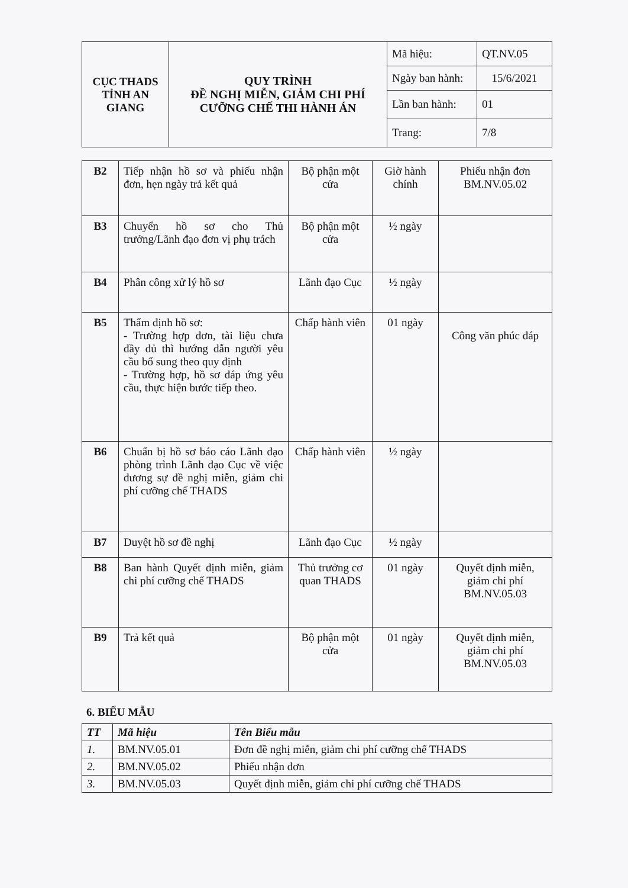| CỤC THADS TỈNH AN GIANG | QUY TRÌNH ĐỀ NGHỊ MIỄN, GIẢM CHI PHÍ CƯỠNG CHẾ THI HÀNH ÁN | Mã hiệu: | QT.NV.05 |
| | | Ngày ban hành: | 15/6/2021 |
| | | Lần ban hành: | 01 |
| | | Trang: | 7/8 |
| B2 | Tiếp nhận hồ sơ và phiếu nhận đơn, hẹn ngày trả kết quả | Bộ phận một cửa | Giờ hành chính | Phiếu nhận đơn BM.NV.05.02 |
| B3 | Chuyển hồ sơ cho Thủ trưởng/Lãnh đạo đơn vị phụ trách | Bộ phận một cửa | ½ ngày | |
| B4 | Phân công xử lý hồ sơ | Lãnh đạo Cục | ½ ngày | |
| B5 | Thẩm định hồ sơ: - Trường hợp đơn, tài liệu chưa đầy đủ thì hướng dẫn người yêu cầu bổ sung theo quy định - Trường hợp, hồ sơ đáp ứng yêu cầu, thực hiện bước tiếp theo. | Chấp hành viên | 01 ngày | Công văn phúc đáp |
| B6 | Chuẩn bị hồ sơ báo cáo Lãnh đạo phòng trình Lãnh đạo Cục về việc đương sự đề nghị miễn, giảm chi phí cưỡng chế THADS | Chấp hành viên | ½ ngày | |
| B7 | Duyệt hồ sơ đề nghị | Lãnh đạo Cục | ½ ngày | |
| B8 | Ban hành Quyết định miễn, giảm chi phí cưỡng chế THADS | Thủ trưởng cơ quan THADS | 01 ngày | Quyết định miễn, giảm chi phí BM.NV.05.03 |
| B9 | Trả kết quả | Bộ phận một cửa | 01 ngày | Quyết định miễn, giảm chi phí BM.NV.05.03 |
6. BIỂU MẪU
| TT | Mã hiệu | Tên Biểu mẫu |
| --- | --- | --- |
| 1. | BM.NV.05.01 | Đơn đề nghị miễn, giảm chi phí cưỡng chế THADS |
| 2. | BM.NV.05.02 | Phiếu nhận đơn |
| 3. | BM.NV.05.03 | Quyết định miễn, giảm chi phí cưỡng chế THADS |